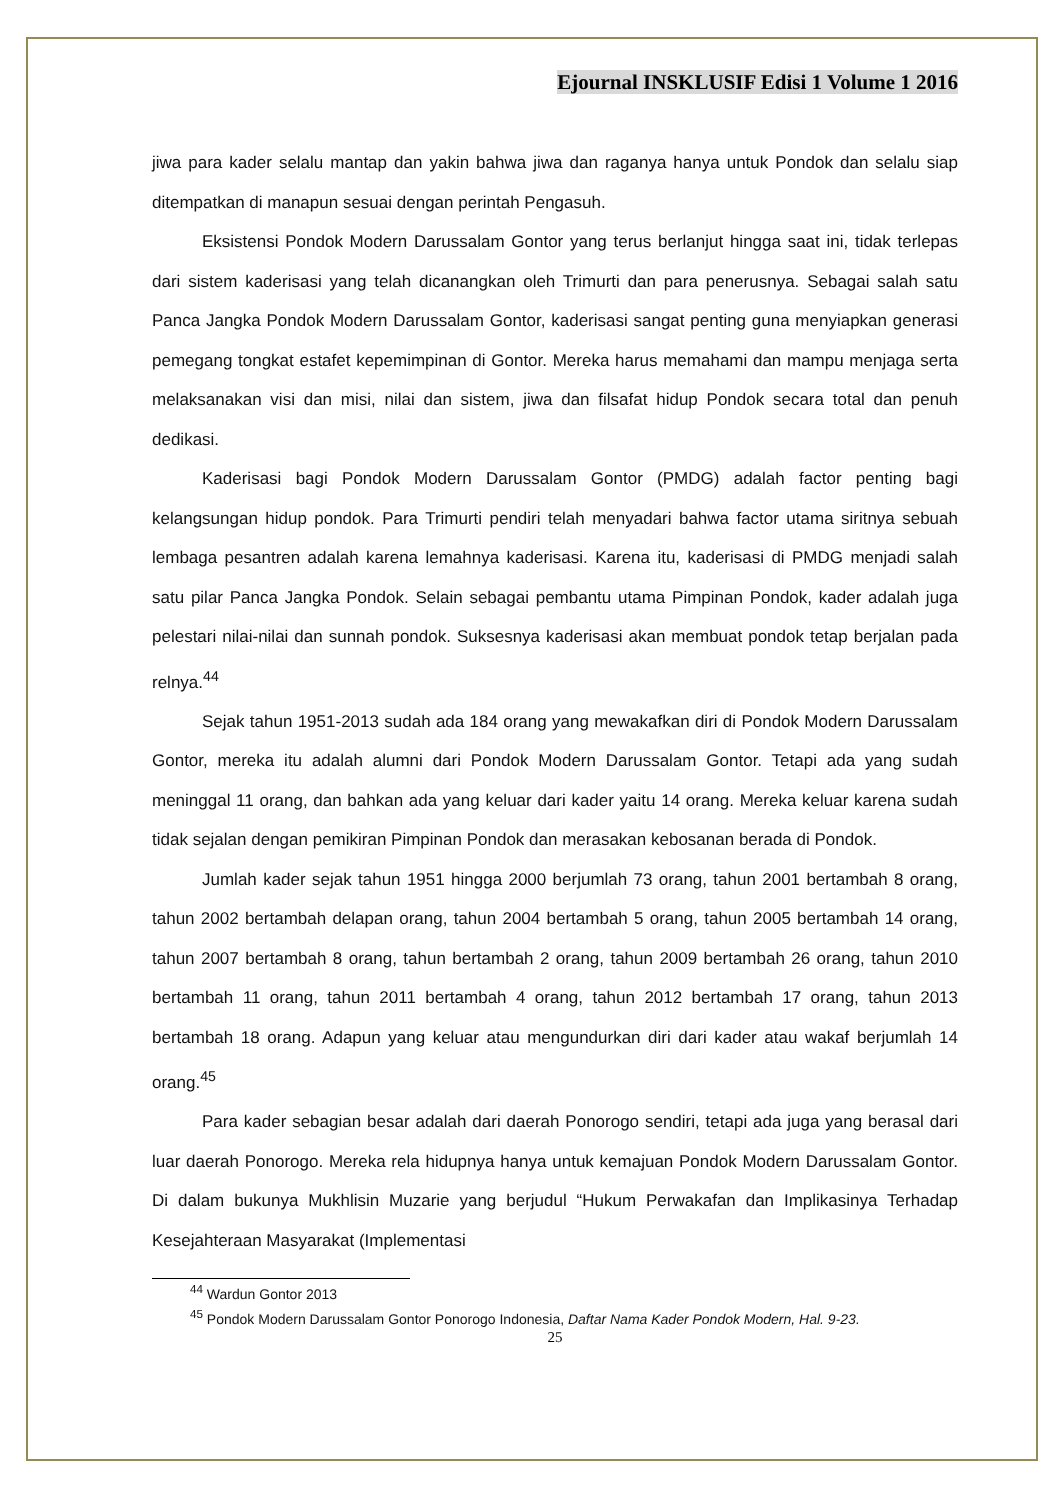Ejournal INSKLUSIF Edisi 1 Volume 1 2016
jiwa para kader selalu mantap dan yakin bahwa jiwa dan raganya hanya untuk Pondok dan selalu siap ditempatkan di manapun sesuai dengan perintah Pengasuh.
Eksistensi Pondok Modern Darussalam Gontor yang terus berlanjut hingga saat ini, tidak terlepas dari sistem kaderisasi yang telah dicanangkan oleh Trimurti dan para penerusnya. Sebagai salah satu Panca Jangka Pondok Modern Darussalam Gontor, kaderisasi sangat penting guna menyiapkan generasi pemegang tongkat estafet kepemimpinan di Gontor. Mereka harus memahami dan mampu menjaga serta melaksanakan visi dan misi, nilai dan sistem, jiwa dan filsafat hidup Pondok secara total dan penuh dedikasi.
Kaderisasi bagi Pondok Modern Darussalam Gontor (PMDG) adalah factor penting bagi kelangsungan hidup pondok. Para Trimurti pendiri telah menyadari bahwa factor utama siritnya sebuah lembaga pesantren adalah karena lemahnya kaderisasi. Karena itu, kaderisasi di PMDG menjadi salah satu pilar Panca Jangka Pondok. Selain sebagai pembantu utama Pimpinan Pondok, kader adalah juga pelestari nilai-nilai dan sunnah pondok. Suksesnya kaderisasi akan membuat pondok tetap berjalan pada relnya.<sup>44</sup>
Sejak tahun 1951-2013 sudah ada 184 orang yang mewakafkan diri di Pondok Modern Darussalam Gontor, mereka itu adalah alumni dari Pondok Modern Darussalam Gontor. Tetapi ada yang sudah meninggal 11 orang, dan bahkan ada yang keluar dari kader yaitu 14 orang. Mereka keluar karena sudah tidak sejalan dengan pemikiran Pimpinan Pondok dan merasakan kebosanan berada di Pondok.
Jumlah kader sejak tahun 1951 hingga 2000 berjumlah 73 orang, tahun 2001 bertambah 8 orang, tahun 2002 bertambah delapan orang, tahun 2004 bertambah 5 orang, tahun 2005 bertambah 14 orang, tahun 2007 bertambah 8 orang, tahun bertambah 2 orang, tahun 2009 bertambah 26 orang, tahun 2010 bertambah 11 orang, tahun 2011 bertambah 4 orang, tahun 2012 bertambah 17 orang, tahun 2013 bertambah 18 orang. Adapun yang keluar atau mengundurkan diri dari kader atau wakaf berjumlah 14 orang.<sup>45</sup>
Para kader sebagian besar adalah dari daerah Ponorogo sendiri, tetapi ada juga yang berasal dari luar daerah Ponorogo. Mereka rela hidupnya hanya untuk kemajuan Pondok Modern Darussalam Gontor. Di dalam bukunya Mukhlisin Muzarie yang berjudul “Hukum Perwakafan dan Implikasinya Terhadap Kesejahteraan Masyarakat (Implementasi
<sup>44</sup> Wardun Gontor 2013
<sup>45</sup> Pondok Modern Darussalam Gontor Ponorogo Indonesia, Daftar Nama Kader Pondok Modern, Hal. 9-23.
25